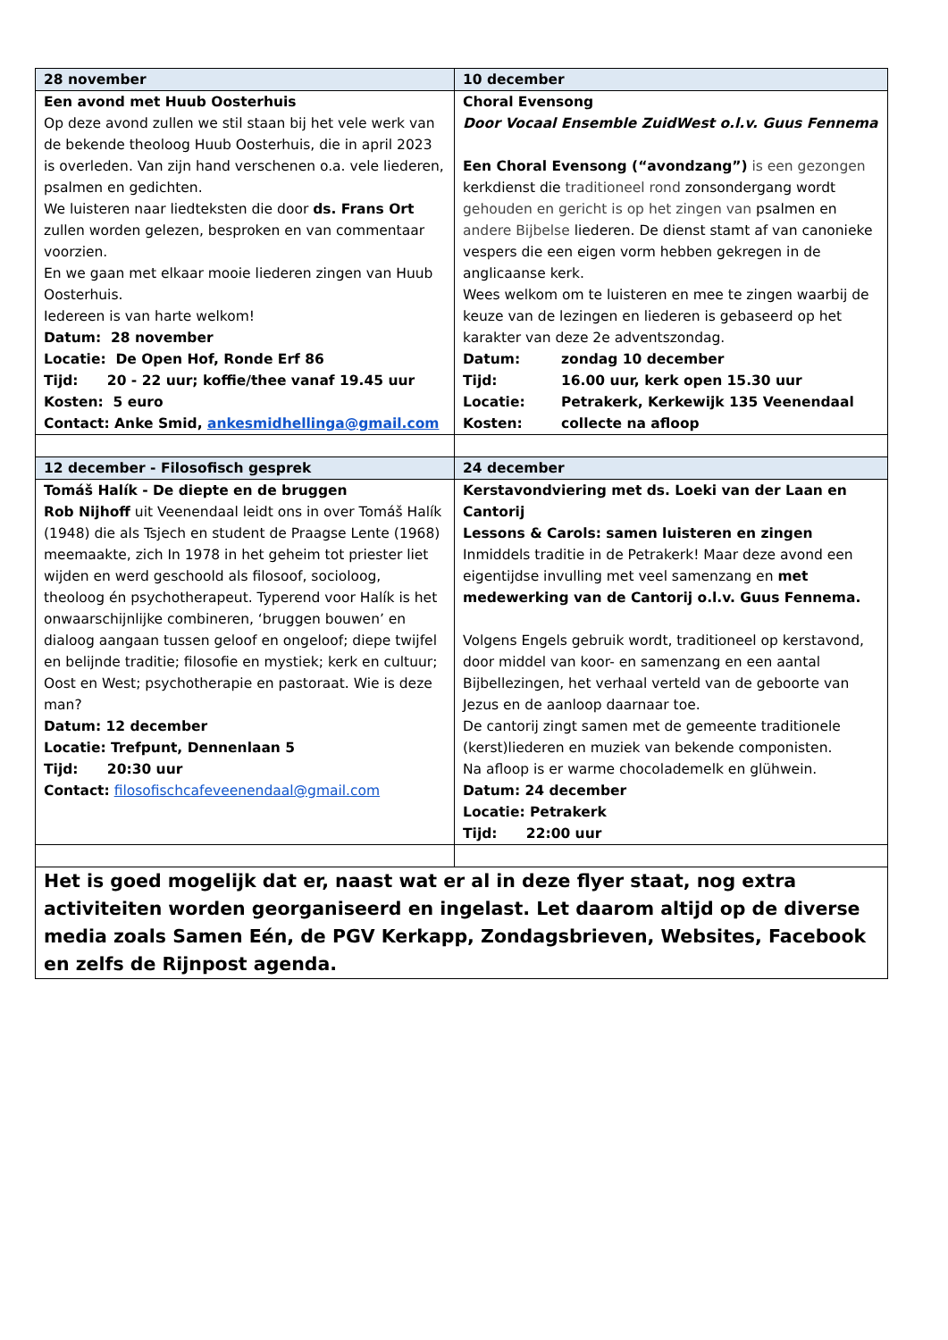| 28 november | 10 december |
| --- | --- |
| Een avond met Huub Oosterhuis Op deze avond zullen we stil staan bij het vele werk van de bekende theoloog Huub Oosterhuis, die in april 2023 is overleden. Van zijn hand verschenen o.a. vele liederen, psalmen en gedichten. We luisteren naar liedteksten die door ds. Frans Ort zullen worden gelezen, besproken en van commentaar voorzien. En we gaan met elkaar mooie liederen zingen van Huub Oosterhuis. Iedereen is van harte welkom! Datum: 28 november Locatie: De Open Hof, Ronde Erf 86 Tijd: 20 - 22 uur; koffie/thee vanaf 19.45 uur Kosten: 5 euro Contact: Anke Smid, ankesmidhellinga@gmail.com | Choral Evensong Door Vocaal Ensemble ZuidWest o.l.v. Guus Fennema Een Choral Evensong (“avondzang”) is een gezongen kerkdienst die traditioneel rond zonsondergang wordt gehouden en gericht is op het zingen van psalmen en andere Bijbelse liederen. De dienst stamt af van canonieke vespers die een eigen vorm hebben gekregen in de anglicaanse kerk. Wees welkom om te luisteren en mee te zingen waarbij de keuze van de lezingen en liederen is gebaseerd op het karakter van deze 2e adventszondag. Datum: zondag 10 december Tijd: 16.00 uur, kerk open 15.30 uur Locatie: Petrakerk, Kerkewijk 135 Veenendaal Kosten: collecte na afloop |
| 12 december - Filosofisch gesprek | 24 december |
| Tomáš Halík - De diepte en de bruggen Rob Nijhoff uit Veenendaal leidt ons in over Tomáš Halík (1948) die als Tsjech en student de Praagse Lente (1968) meemaakte, zich In 1978 in het geheim tot priester liet wijden en werd geschoold als filosoof, socioloog, theoloog én psychotherapeut. Typerend voor Halík is het onwaarschijnlijke combineren, ‘bruggen bouwen’ en dialoog aangaan tussen geloof en ongeloof; diepe twijfel en belijnde traditie; filosofie en mystiek; kerk en cultuur; Oost en West; psychotherapie en pastoraat. Wie is deze man? Datum: 12 december Locatie: Trefpunt, Dennenlaan 5 Tijd: 20:30 uur Contact: filosofischcafeveenendaal@gmail.com | Kerstavondviering met ds. Loeki van der Laan en Cantorij Lessons & Carols: samen luisteren en zingen Inmiddels traditie in de Petrakerk! Maar deze avond een eigentijdse invulling met veel samenzang en met medewerking van de Cantorij o.l.v. Guus Fennema. Volgens Engels gebruik wordt, traditioneel op kerstavond, door middel van koor- en samenzang en een aantal Bijbellezingen, het verhaal verteld van de geboorte van Jezus en de aanloop daarnaar toe. De cantorij zingt samen met de gemeente traditionele (kerst)liederen en muziek van bekende componisten. Na afloop is er warme chocolademelk en glühwein. Datum: 24 december Locatie: Petrakerk Tijd: 22:00 uur |
| Het is goed mogelijk dat er, naast wat er al in deze flyer staat, nog extra activiteiten worden georganiseerd en ingelast. Let daarom altijd op de diverse media zoals Samen Eén, de PGV Kerkapp, Zondagsbrieven, Websites, Facebook en zelfs de Rijnpost agenda. | |